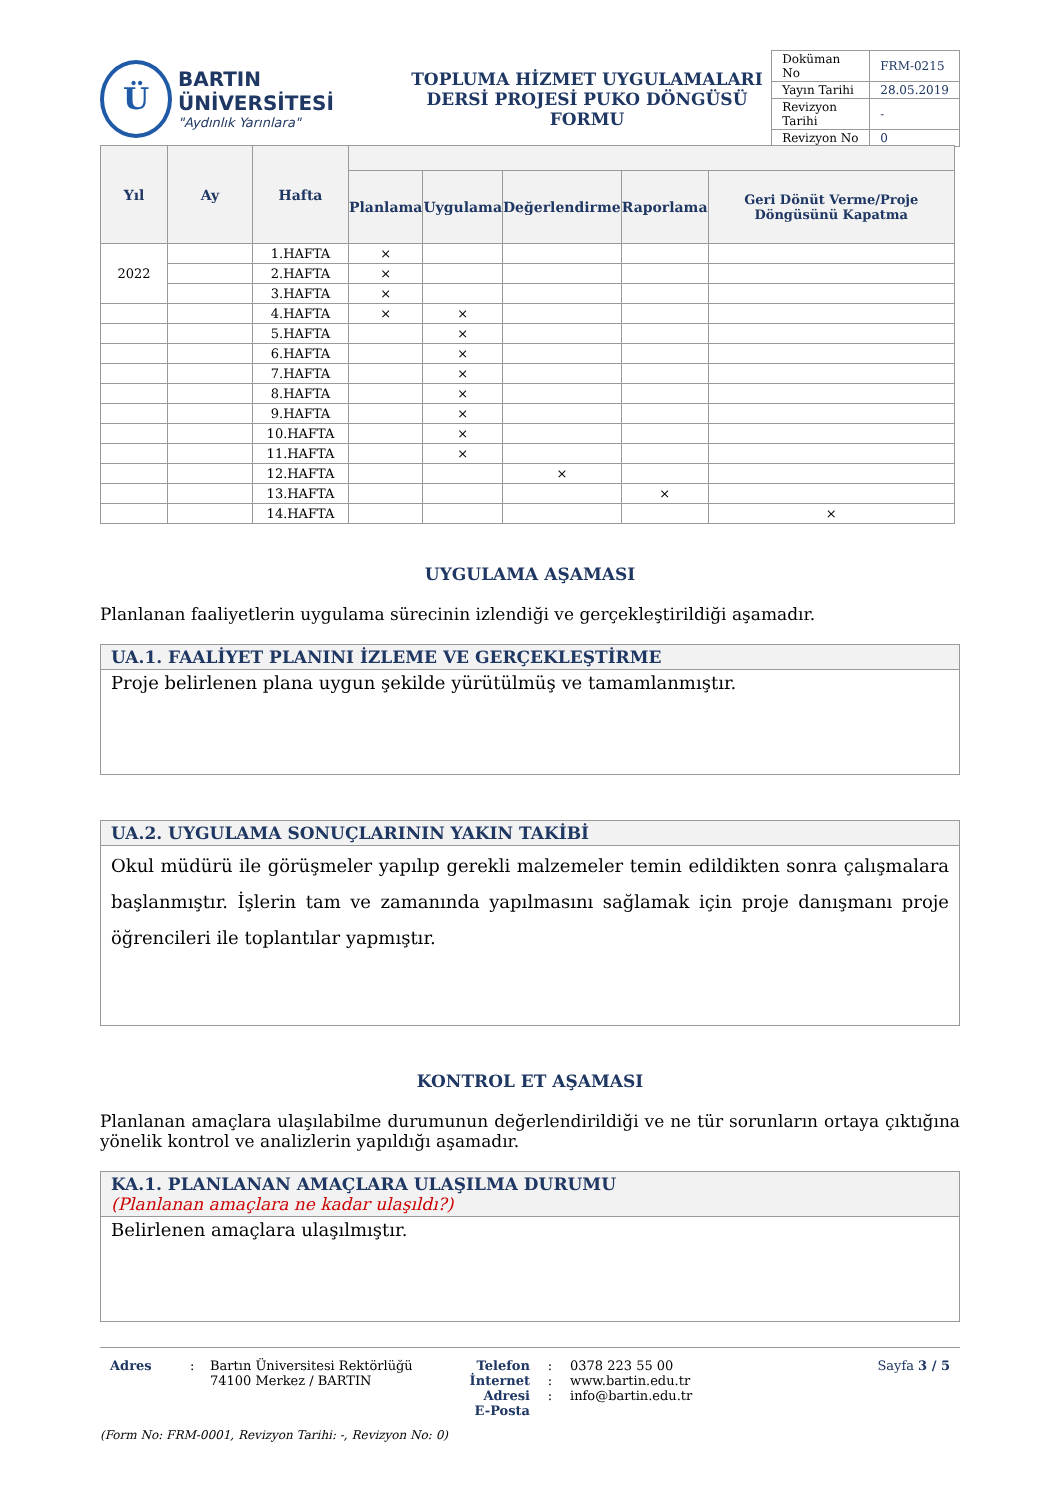Ü
BARTIN ÜNİVERSİTESİ
"Aydınlık Yarınlara"
TOPLUMA HİZMET UYGULAMALARI
DERSİ PROJESİ PUKO DÖNGÜSÜ FORMU
| Doküman No | FRM-0215 |
| Yayın Tarihi | 28.05.2019 |
| Revizyon Tarihi | - |
| Revizyon No | 0 |
| Yıl | Ay | Hafta | | | | | |
| --- | --- | --- | --- | --- | --- | --- | --- |
| | | | Planlama | Uygulama | Değerlendirme | Raporlama | Geri Dönüt Verme/Proje Döngüsünü Kapatma |
| 2022 | | 1.HAFTA | × | | | | |
| | | 2.HAFTA | × | | | | |
| | | 3.HAFTA | × | | | | |
| | | 4.HAFTA | × | × | | | |
| | | 5.HAFTA | | × | | | |
| | | 6.HAFTA | | × | | | |
| | | 7.HAFTA | | × | | | |
| | | 8.HAFTA | | × | | | |
| | | 9.HAFTA | | × | | | |
| | | 10.HAFTA | | × | | | |
| | | 11.HAFTA | | × | | | |
| | | 12.HAFTA | | | × | | |
| | | 13.HAFTA | | | | × | |
| | | 14.HAFTA | | | | | × |
UYGULAMA AŞAMASI
Planlanan faaliyetlerin uygulama sürecinin izlendiği ve gerçekleştirildiği aşamadır.
UA.1. FAALİYET PLANINI İZLEME VE GERÇEKLEŞTİRME
Proje belirlenen plana uygun şekilde yürütülmüş ve tamamlanmıştır.
UA.2. UYGULAMA SONUÇLARININ YAKIN TAKİBİ
Okul müdürü ile görüşmeler yapılıp gerekli malzemeler temin edildikten sonra çalışmalara başlanmıştır. İşlerin tam ve zamanında yapılmasını sağlamak için proje danışmanı proje öğrencileri ile toplantılar yapmıştır.
KONTROL ET AŞAMASI
Planlanan amaçlara ulaşılabilme durumunun değerlendirildiği ve ne tür sorunların ortaya çıktığına yönelik kontrol ve analizlerin yapıldığı aşamadır.
KA.1. PLANLANAN AMAÇLARA ULAŞILMA DURUMU
(Planlanan amaçlara ne kadar ulaşıldı?)
Belirlenen amaçlara ulaşılmıştır.
Adres : Bartın Üniversitesi Rektörlüğü
74100 Merkez / BARTIN
Telefon
İnternet Adresi
E-Posta
:
:
:
0378 223 55 00
www.bartin.edu.tr
info@bartin.edu.tr
Sayfa 3 / 5
(Form No: FRM-0001, Revizyon Tarihi: -, Revizyon No: 0)